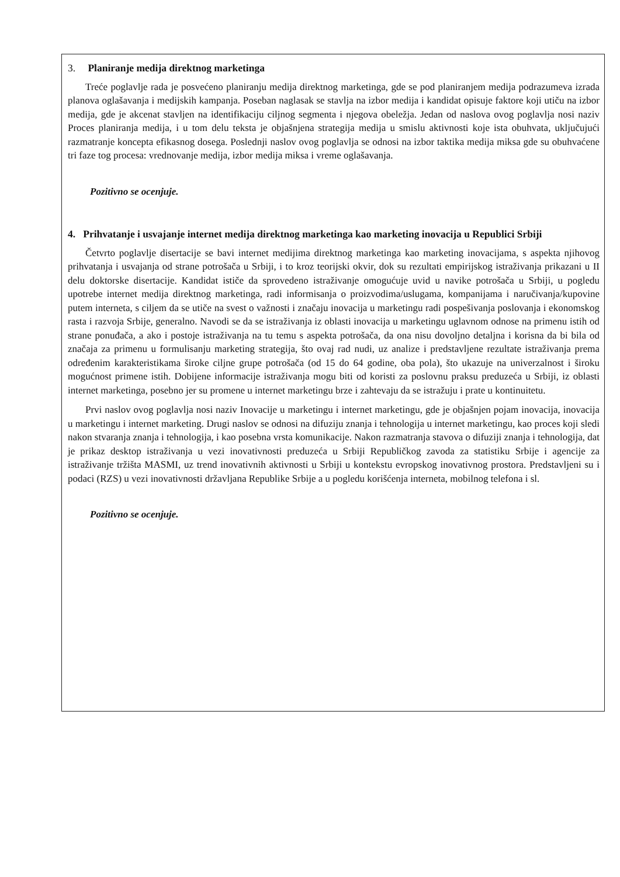3. Planiranje medija direktnog marketinga
Treće poglavlje rada je posvećeno planiranju medija direktnog marketinga, gde se pod planiranjem medija podrazumeva izrada planova oglašavanja i medijskih kampanja. Poseban naglasak se stavlja na izbor medija i kandidat opisuje faktore koji utiču na izbor medija, gde je akcenat stavljen na identifikaciju ciljnog segmenta i njegova obeležja. Jedan od naslova ovog poglavlja nosi naziv Proces planiranja medija, i u tom delu teksta je objašnjena strategija medija u smislu aktivnosti koje ista obuhvata, uključujući razmatranje koncepta efikasnog dosega. Poslednji naslov ovog poglavlja se odnosi na izbor taktika medija miksa gde su obuhvaćene tri faze tog procesa: vrednovanje medija, izbor medija miksa i vreme oglašavanja.
Pozitivno se ocenjuje.
4. Prihvatanje i usvajanje internet medija direktnog marketinga kao marketing inovacija u Republici Srbiji
Četvrto poglavlje disertacije se bavi internet medijima direktnog marketinga kao marketing inovacijama, s aspekta njihovog prihvatanja i usvajanja od strane potrošača u Srbiji, i to kroz teorijski okvir, dok su rezultati empirijskog istraživanja prikazani u II delu doktorske disertacije. Kandidat ističe da sprovedeno istraživanje omogućuje uvid u navike potrošača u Srbiji, u pogledu upotrebe internet medija direktnog marketinga, radi informisanja o proizvodima/uslugama, kompanijama i naručivanja/kupovine putem interneta, s ciljem da se utiče na svest o važnosti i značaju inovacija u marketingu radi pospešivanja poslovanja i ekonomskog rasta i razvoja Srbije, generalno. Navodi se da se istraživanja iz oblasti inovacija u marketingu uglavnom odnose na primenu istih od strane ponuđača, a ako i postoje istraživanja na tu temu s aspekta potrošača, da ona nisu dovoljno detaljna i korisna da bi bila od značaja za primenu u formulisanju marketing strategija, što ovaj rad nudi, uz analize i predstavljene rezultate istraživanja prema određenim karakteristikama široke ciljne grupe potrošača (od 15 do 64 godine, oba pola), što ukazuje na univerzalnost i široku mogućnost primene istih. Dobijene informacije istraživanja mogu biti od koristi za poslovnu praksu preduzeća u Srbiji, iz oblasti internet marketinga, posebno jer su promene u internet marketingu brze i zahtevaju da se istražuju i prate u kontinuitetu.
Prvi naslov ovog poglavlja nosi naziv Inovacije u marketingu i internet marketingu, gde je objašnjen pojam inovacija, inovacija u marketingu i internet marketing. Drugi naslov se odnosi na difuziju znanja i tehnologija u internet marketingu, kao proces koji sledi nakon stvaranja znanja i tehnologija, i kao posebna vrsta komunikacije. Nakon razmatranja stavova o difuziji znanja i tehnologija, dat je prikaz desktop istraživanja u vezi inovativnosti preduzeća u Srbiji Republičkog zavoda za statistiku Srbije i agencije za istraživanje tržišta MASMI, uz trend inovativnih aktivnosti u Srbiji u kontekstu evropskog inovativnog prostora. Predstavljeni su i podaci (RZS) u vezi inovativnosti državljana Republike Srbije a u pogledu korišćenja interneta, mobilnog telefona i sl.
Pozitivno se ocenjuje.